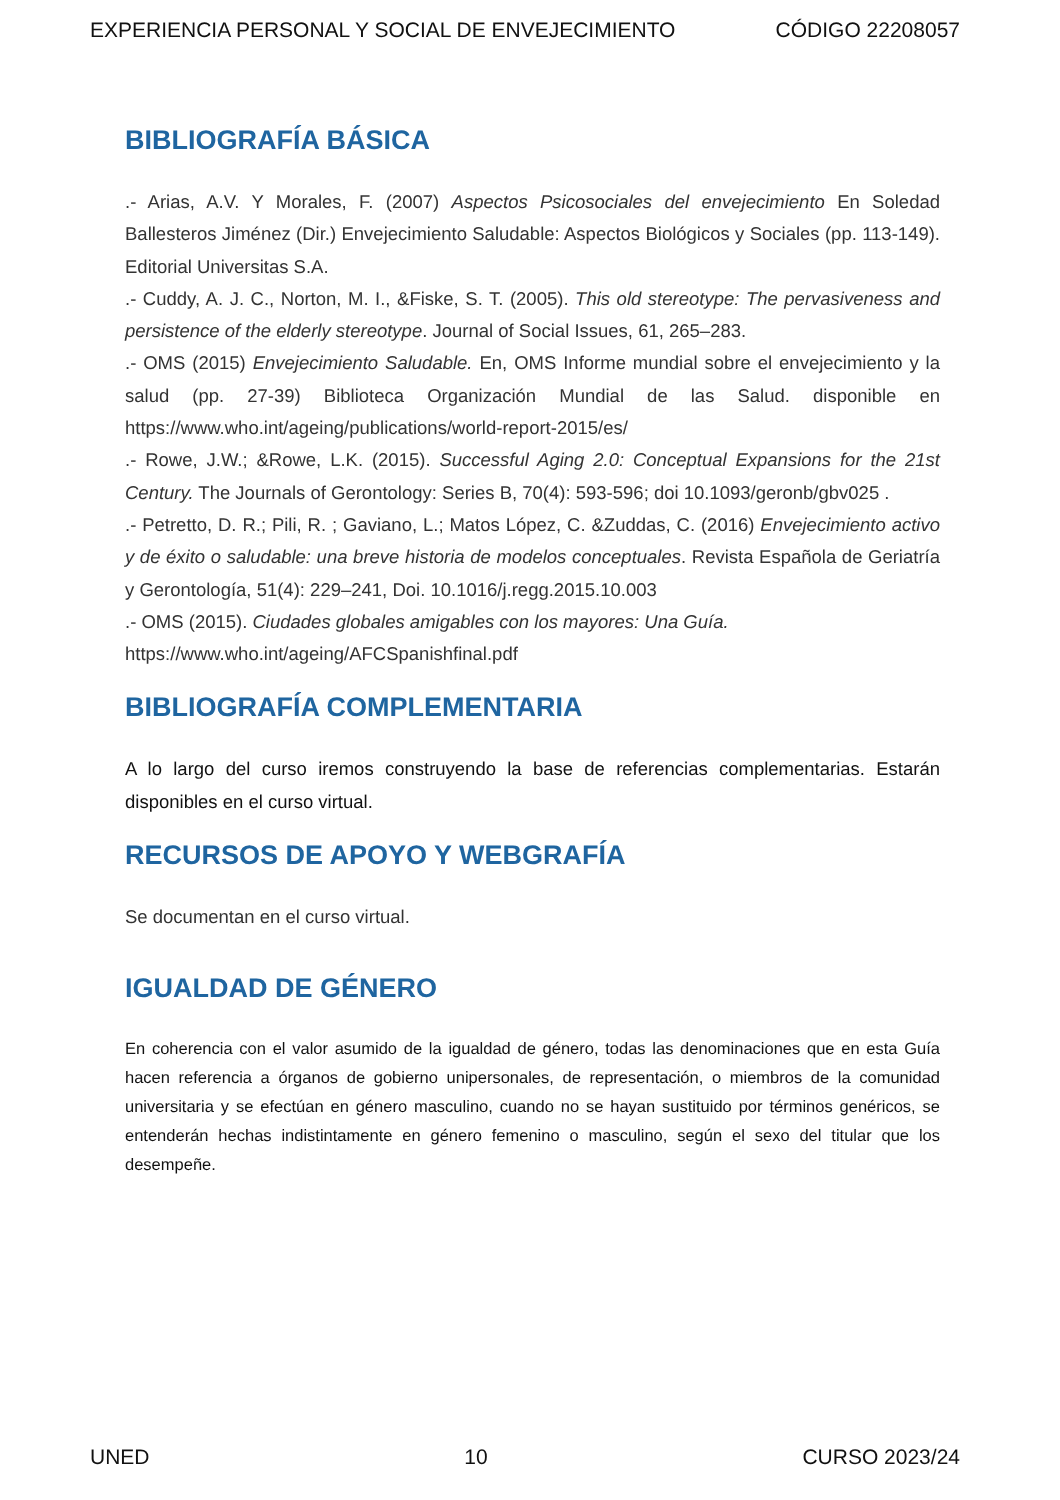EXPERIENCIA PERSONAL Y SOCIAL DE ENVEJECIMIENTO CÓDIGO 22208057
BIBLIOGRAFÍA BÁSICA
.- Arias, A.V. Y Morales, F. (2007) Aspectos Psicosociales del envejecimiento En Soledad Ballesteros Jiménez (Dir.) Envejecimiento Saludable: Aspectos Biológicos y Sociales (pp. 113-149). Editorial Universitas S.A.
.- Cuddy, A. J. C., Norton, M. I., &Fiske, S. T. (2005). This old stereotype: The pervasiveness and persistence of the elderly stereotype. Journal of Social Issues, 61, 265–283.
.- OMS (2015) Envejecimiento Saludable. En, OMS Informe mundial sobre el envejecimiento y la salud (pp. 27-39) Biblioteca Organización Mundial de las Salud. disponible en https://www.who.int/ageing/publications/world-report-2015/es/
.- Rowe, J.W.; &Rowe, L.K. (2015). Successful Aging 2.0: Conceptual Expansions for the 21st Century. The Journals of Gerontology: Series B, 70(4): 593-596; doi 10.1093/geronb/gbv025 .
.- Petretto, D. R.; Pili, R. ; Gaviano, L.; Matos López, C. &Zuddas, C. (2016) Envejecimiento activo y de éxito o saludable: una breve historia de modelos conceptuales. Revista Española de Geriatría y Gerontología, 51(4): 229–241, Doi. 10.1016/j.regg.2015.10.003
.- OMS (2015). Ciudades globales amigables con los mayores: Una Guía.
https://www.who.int/ageing/AFCSpanishfinal.pdf
BIBLIOGRAFÍA COMPLEMENTARIA
A lo largo del curso iremos construyendo la base de referencias complementarias. Estarán disponibles en el curso virtual.
RECURSOS DE APOYO Y WEBGRAFÍA
Se documentan en el curso virtual.
IGUALDAD DE GÉNERO
En coherencia con el valor asumido de la igualdad de género, todas las denominaciones que en esta Guía hacen referencia a órganos de gobierno unipersonales, de representación, o miembros de la comunidad universitaria y se efectúan en género masculino, cuando no se hayan sustituido por términos genéricos, se entenderán hechas indistintamente en género femenino o masculino, según el sexo del titular que los desempeñe.
UNED 10 CURSO 2023/24